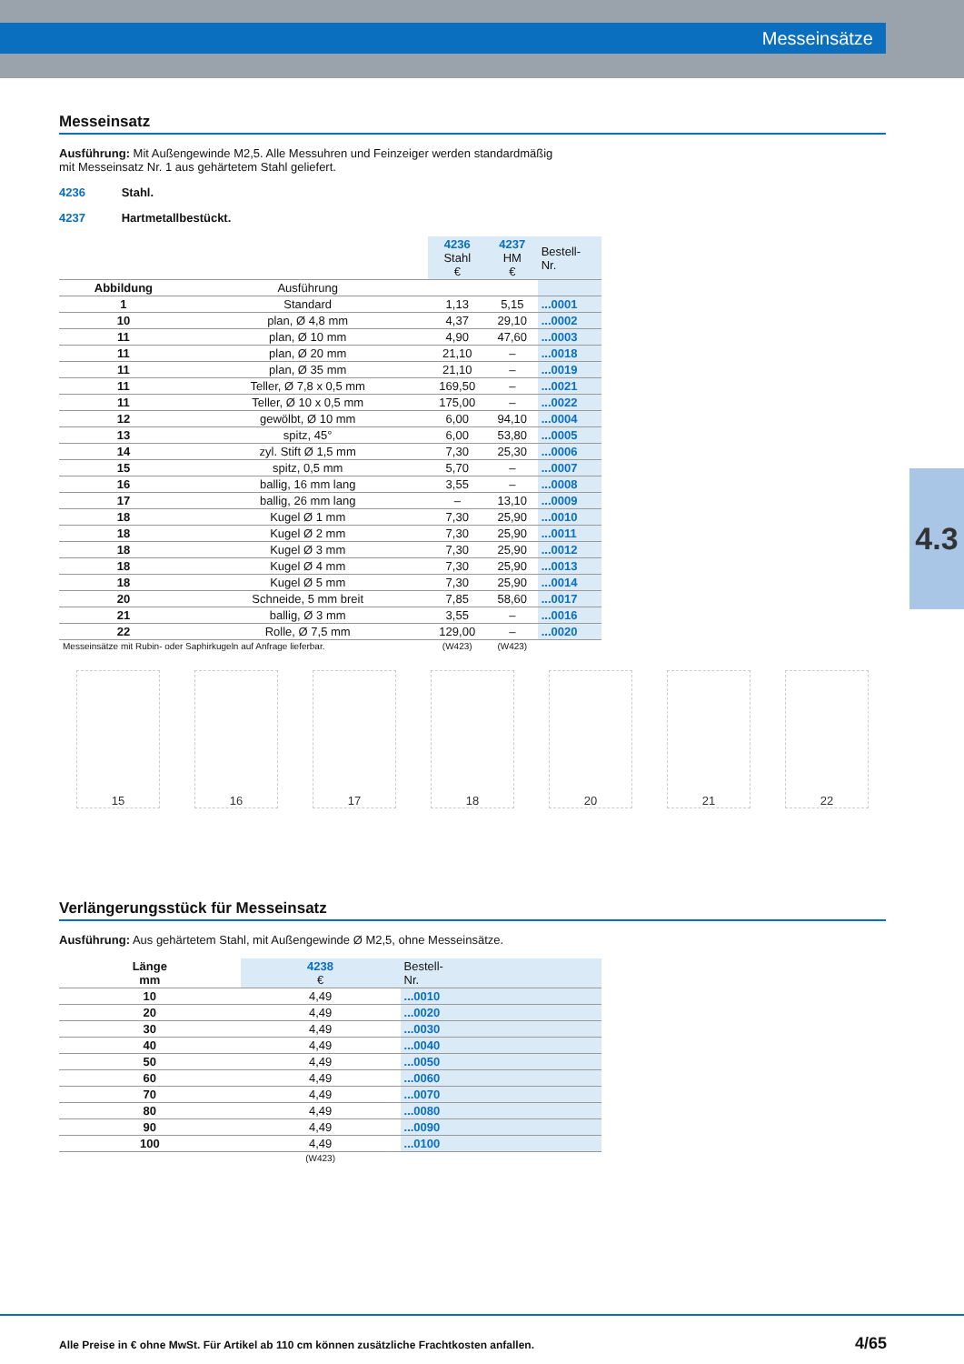Messeinsätze
4.3
Messeinsatz
Ausführung: Mit Außengewinde M2,5. Alle Messuhren und Feinzeiger werden standardmäßig
mit Messeinsatz Nr. 1 aus gehärtetem Stahl geliefert.
4236 Stahl.
4237 Hartmetallbestückt.
| | | 4236 Stahl € | 4237 HM € | Bestell- Nr. |
| --- | --- | --- | --- | --- |
| Abbildung | Ausführung | | | |
| 1 | Standard | 1,13 | 5,15 | ...0001 |
| 10 | plan, Ø 4,8 mm | 4,37 | 29,10 | ...0002 |
| 11 | plan, Ø 10 mm | 4,90 | 47,60 | ...0003 |
| 11 | plan, Ø 20 mm | 21,10 | – | ...0018 |
| 11 | plan, Ø 35 mm | 21,10 | – | ...0019 |
| 11 | Teller, Ø 7,8 x 0,5 mm | 169,50 | – | ...0021 |
| 11 | Teller, Ø 10 x 0,5 mm | 175,00 | – | ...0022 |
| 12 | gewölbt, Ø 10 mm | 6,00 | 94,10 | ...0004 |
| 13 | spitz, 45° | 6,00 | 53,80 | ...0005 |
| 14 | zyl. Stift Ø 1,5 mm | 7,30 | 25,30 | ...0006 |
| 15 | spitz, 0,5 mm | 5,70 | – | ...0007 |
| 16 | ballig, 16 mm lang | 3,55 | – | ...0008 |
| 17 | ballig, 26 mm lang | – | 13,10 | ...0009 |
| 18 | Kugel Ø 1 mm | 7,30 | 25,90 | ...0010 |
| 18 | Kugel Ø 2 mm | 7,30 | 25,90 | ...0011 |
| 18 | Kugel Ø 3 mm | 7,30 | 25,90 | ...0012 |
| 18 | Kugel Ø 4 mm | 7,30 | 25,90 | ...0013 |
| 18 | Kugel Ø 5 mm | 7,30 | 25,90 | ...0014 |
| 20 | Schneide, 5 mm breit | 7,85 | 58,60 | ...0017 |
| 21 | ballig, Ø 3 mm | 3,55 | – | ...0016 |
| 22 | Rolle, Ø 7,5 mm | 129,00 | – | ...0020 |
| Messeinsätze mit Rubin- oder Saphirkugeln auf Anfrage lieferbar. | | (W423) | (W423) | |
15 16 17 18 20 21 22
Verlängerungsstück für Messeinsatz
Ausführung: Aus gehärtetem Stahl, mit Außengewinde Ø M2,5, ohne Messeinsätze.
| Länge mm | 4238 € | Bestell- Nr. |
| --- | --- | --- |
| 10 | 4,49 | ...0010 |
| 20 | 4,49 | ...0020 |
| 30 | 4,49 | ...0030 |
| 40 | 4,49 | ...0040 |
| 50 | 4,49 | ...0050 |
| 60 | 4,49 | ...0060 |
| 70 | 4,49 | ...0070 |
| 80 | 4,49 | ...0080 |
| 90 | 4,49 | ...0090 |
| 100 | 4,49 | ...0100 |
| | (W423) | |
Alle Preise in € ohne MwSt. Für Artikel ab 110 cm können zusätzliche Frachtkosten anfallen. 4/65